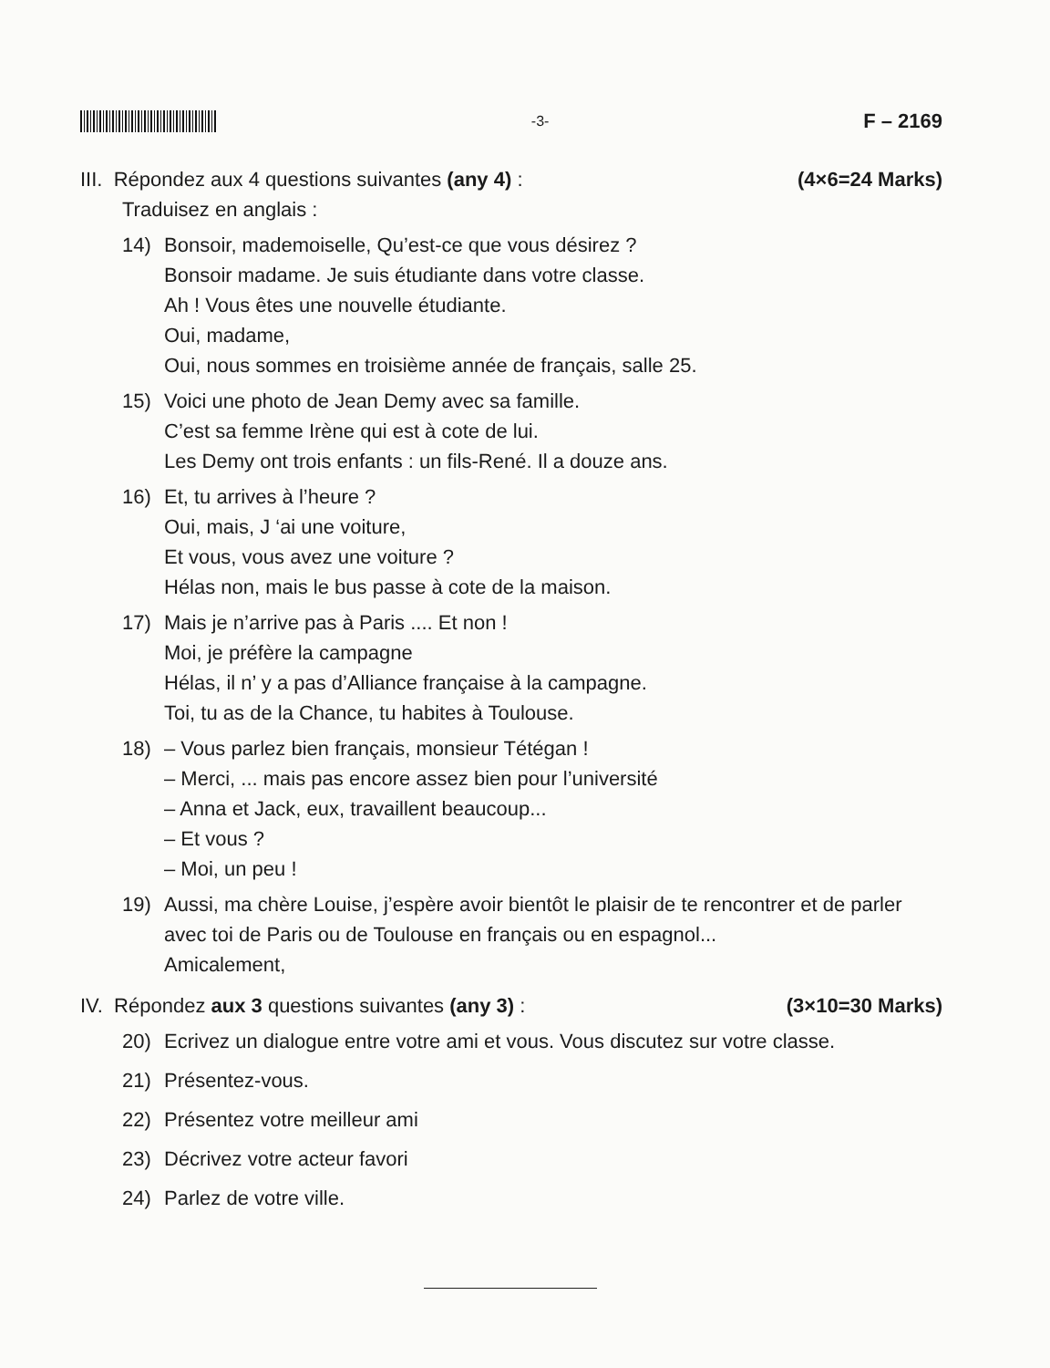-3-
F – 2169
III. Répondez aux 4 questions suivantes (any 4) :
(4×6=24 Marks)
Traduisez en anglais :
14) Bonsoir, mademoiselle, Qu’est-ce que vous désirez ?
Bonsoir madame. Je suis étudiante dans votre classe.
Ah ! Vous êtes une nouvelle étudiante.
Oui, madame,
Oui, nous sommes en troisième année de français, salle 25.
15) Voici une photo de Jean Demy avec sa famille.
C’est sa femme Irène qui est à cote de lui.
Les Demy ont trois enfants : un fils-René. Il a douze ans.
16) Et, tu arrives à l’heure ?
Oui, mais, J ‘ai une voiture,
Et vous, vous avez une voiture ?
Hélas non, mais le bus passe à cote de la maison.
17) Mais je n’arrive pas à Paris .... Et non !
Moi, je préfère la campagne
Hélas, il n’ y a pas d’Alliance française à la campagne.
Toi, tu as de la Chance, tu habites à Toulouse.
18) – Vous parlez bien français, monsieur Tétégan !
– Merci, ... mais pas encore assez bien pour l’université
– Anna et Jack, eux, travaillent beaucoup...
– Et vous ?
– Moi, un peu !
19) Aussi, ma chère Louise, j’espère avoir bientôt le plaisir de te rencontrer et de parler avec toi de Paris ou de Toulouse en français ou en espagnol...
Amicalement,
IV. Répondez aux 3 questions suivantes (any 3) :
(3×10=30 Marks)
20) Ecrivez un dialogue entre votre ami et vous. Vous discutez sur votre classe.
21) Présentez-vous.
22) Présentez votre meilleur ami
23) Décrivez votre acteur favori
24) Parlez de votre ville.